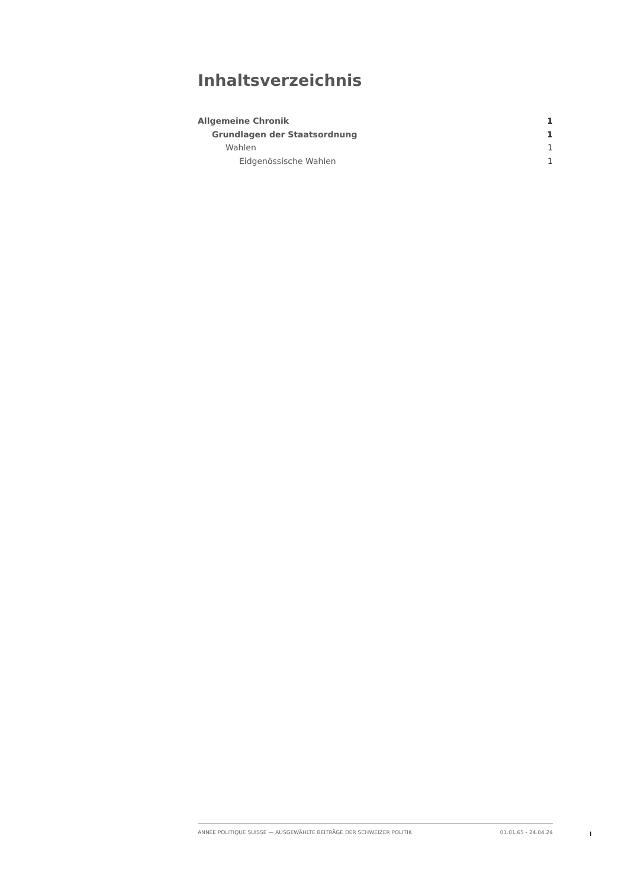Inhaltsverzeichnis
Allgemeine Chronik 1
Grundlagen der Staatsordnung 1
Wahlen 1
Eidgenössische Wahlen 1
ANNÉE POLITIQUE SUISSE — AUSGEWÄHLTE BEITRÄGE DER SCHWEIZER POLITIK 01.01.65 - 24.04.24
I